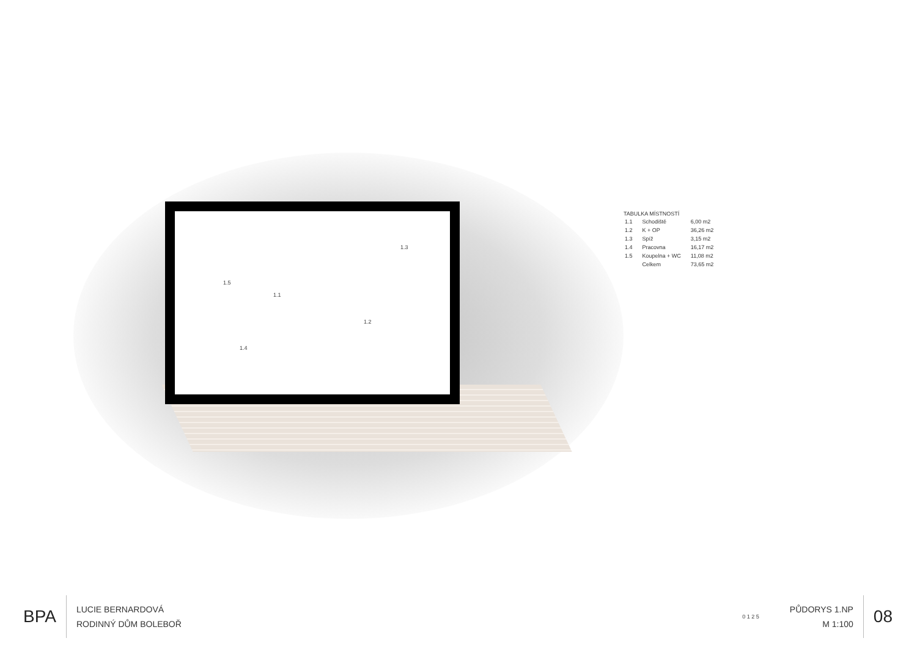1.3
1.5
1.1
1.2
1.4
TABULKA MÍSTNOSTÍ
| 1.1 | Schodiště | 6,00 m2 |
| 1.2 | K + OP | 36,26 m2 |
| 1.3 | Spíž | 3,15 m2 |
| 1.4 | Pracovna | 16,17 m2 |
| 1.5 | Koupelna + WC | 11,08 m2 |
| | Celkem | 73,65 m2 |
BPA
LUCIE BERNARDOVÁ
RODINNÝ DŮM BOLEBOŘ
0 1 2 5
PŮDORYS 1.NP
M 1:100
08